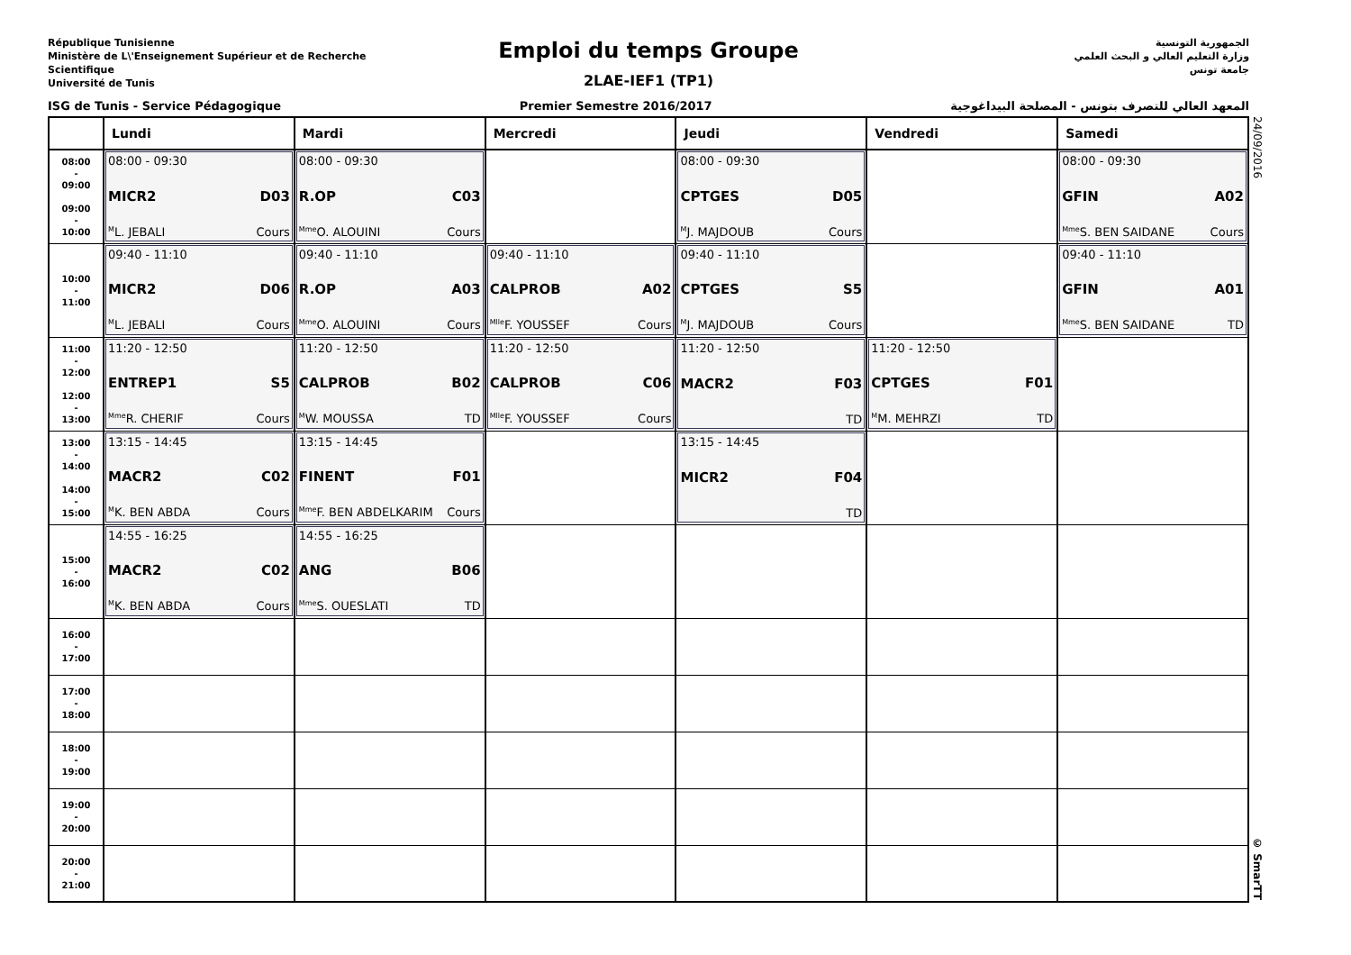République Tunisienne
Ministère de L\'Enseignement Supérieur et de Recherche Scientifique
Université de Tunis
Emploi du temps Groupe
2LAE-IEF1 (TP1)
الجمهورية التونسية
وزارة التعليم العالي و البحث العلمي
جامعة تونس
ISG de Tunis - Service Pédagogique Premier Semestre 2016/2017 المعهد العالي للتصرف بتونس - المصلحة البيداغوجية
| | Lundi | Mardi | Mercredi | Jeudi | Vendredi | Samedi |
| --- | --- | --- | --- | --- | --- | --- |
| 08:00 - 09:00 09:00 - 10:00 | 08:00 - 09:30 MICR2 D03 <sup>M</sup>L. JEBALI Cours | 08:00 - 09:30 R.OP C03 <sup>Mme</sup>O. ALOUINI Cours | | 08:00 - 09:30 CPTGES D05 <sup>M</sup>J. MAJDOUB Cours | | 08:00 - 09:30 GFIN A02 <sup>Mme</sup>S. BEN SAIDANE Cours |
| 10:00 - 11:00 | 09:40 - 11:10 MICR2 D06 <sup>M</sup>L. JEBALI Cours | 09:40 - 11:10 R.OP A03 <sup>Mme</sup>O. ALOUINI Cours | 09:40 - 11:10 CALPROB A02 <sup>Mlle</sup>F. YOUSSEF Cours | 09:40 - 11:10 CPTGES S5 <sup>M</sup>J. MAJDOUB Cours | | 09:40 - 11:10 GFIN A01 <sup>Mme</sup>S. BEN SAIDANE TD |
| 11:00 - 12:00 12:00 - 13:00 | 11:20 - 12:50 ENTREP1 S5 <sup>Mme</sup>R. CHERIF Cours | 11:20 - 12:50 CALPROB B02 <sup>M</sup>W. MOUSSA TD | 11:20 - 12:50 CALPROB C06 <sup>Mlle</sup>F. YOUSSEF Cours | 11:20 - 12:50 MACR2 F03 TD | 11:20 - 12:50 CPTGES F01 <sup>M</sup>M. MEHRZI TD | |
| 13:00 - 14:00 14:00 - 15:00 | 13:15 - 14:45 MACR2 C02 <sup>M</sup>K. BEN ABDA Cours | 13:15 - 14:45 FINENT F01 <sup>Mme</sup>F. BEN ABDELKARIM Cours | | 13:15 - 14:45 MICR2 F04 TD | | |
| 15:00 - 16:00 | 14:55 - 16:25 MACR2 C02 <sup>M</sup>K. BEN ABDA Cours | 14:55 - 16:25 ANG B06 <sup>Mme</sup>S. OUESLATI TD | | | | |
| 16:00 - 17:00 | | | | | | |
| 17:00 - 18:00 | | | | | | |
| 18:00 - 19:00 | | | | | | |
| 19:00 - 20:00 | | | | | | |
| 20:00 - 21:00 | | | | | | |
24/09/2016 © SmarTT